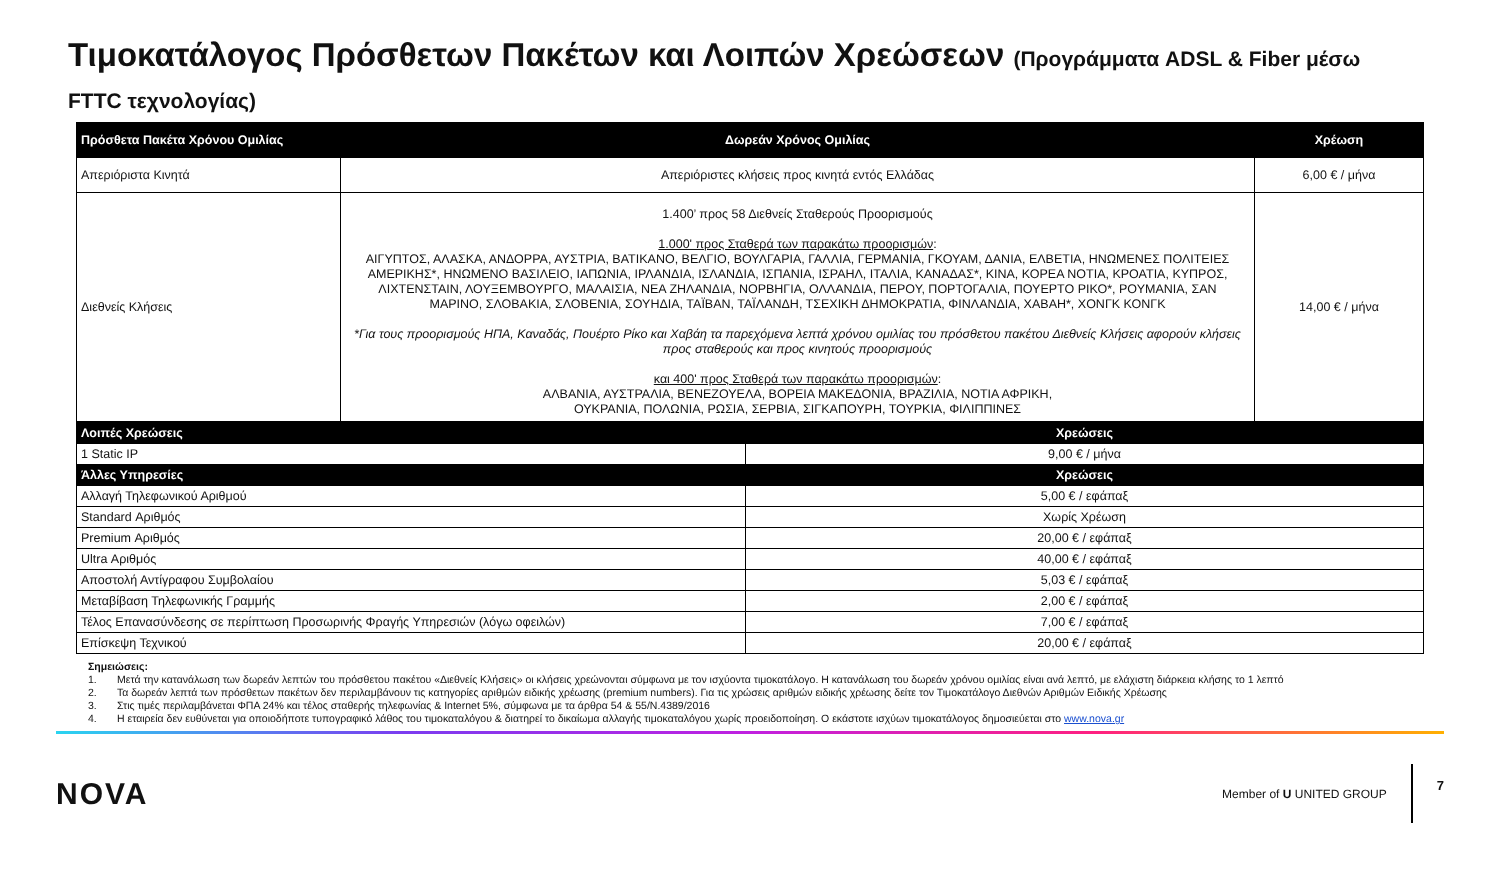Τιμοκατάλογος Πρόσθετων Πακέτων και Λοιπών Χρεώσεων (Προγράμματα ADSL & Fiber μέσω FTTC τεχνολογίας)
| Πρόσθετα Πακέτα Χρόνου Ομιλίας | Δωρεάν Χρόνος Ομιλίας | Χρέωση |
| --- | --- | --- |
| Απεριόριστα Κινητά | Απεριόριστες κλήσεις προς κινητά εντός Ελλάδας | 6,00 € / μήνα |
| Διεθνείς Κλήσεις | 1.400’ προς 58 Διεθνείς Σταθερούς Προορισμούς 1.000' προς Σταθερά των παρακάτω προορισμών : ΑΙΓΥΠΤΟΣ, ΑΛΑΣΚΑ, ΑΝΔΟΡΡΑ, ΑΥΣΤΡΙΑ, ΒΑΤΙΚΑΝΟ, ΒΕΛΓΙΟ, ΒΟΥΛΓΑΡΙΑ, ΓΑΛΛΙΑ, ΓΕΡΜΑΝΙΑ, ΓΚΟΥΑΜ, ΔΑΝΙΑ, ΕΛΒΕΤΙΑ, ΗΝΩΜΕΝΕΣ ΠΟΛΙΤΕΙΕΣ ΑΜΕΡΙΚΗΣ*, ΗΝΩΜΕΝΟ ΒΑΣΙΛΕΙΟ, ΙΑΠΩΝΙΑ, ΙΡΛΑΝΔΙΑ, ΙΣΛΑΝΔΙΑ, ΙΣΠΑΝΙΑ, ΙΣΡΑΗΛ, ΙΤΑΛΙΑ, ΚΑΝΑΔΑΣ*, ΚΙΝΑ, ΚΟΡΕΑ ΝΟΤΙΑ, ΚΡΟΑΤΙΑ, ΚΥΠΡΟΣ, ΛΙΧΤΕΝΣΤΑΙΝ, ΛΟΥΞΕΜΒΟΥΡΓΟ, ΜΑΛΑΙΣΙΑ, ΝΕΑ ΖΗΛΑΝΔΙΑ, ΝΟΡΒΗΓΙΑ, ΟΛΛΑΝΔΙΑ, ΠΕΡΟΥ, ΠΟΡΤΟΓΑΛΙΑ, ΠΟΥΕΡΤΟ ΡΙΚΟ*, ΡΟΥΜΑΝΙΑ, ΣΑΝ ΜΑΡΙΝΟ, ΣΛΟΒΑΚΙΑ, ΣΛΟΒΕΝΙΑ, ΣΟΥΗΔΙΑ, ΤΑΪΒΑΝ, ΤΑΪΛΑΝΔΗ, ΤΣΕΧΙΚΗ ΔΗΜΟΚΡΑΤΙΑ, ΦΙΝΛΑΝΔΙΑ, ΧΑΒΑΗ*, ΧΟΝΓΚ ΚΟΝΓΚ *Για τους προορισμούς ΗΠΑ, Καναδάς, Πουέρτο Ρίκο και Χαβάη τα παρεχόμενα λεπτά χρόνου ομιλίας του πρόσθετου πακέτου Διεθνείς Κλήσεις αφορούν κλήσεις προς σταθερούς και προς κινητούς προορισμούς και 400' προς Σταθερά των παρακάτω προορισμών : ΑΛΒΑΝΙΑ, ΑΥΣΤΡΑΛΙΑ, ΒΕΝΕΖΟΥΕΛΑ, ΒΟΡΕΙΑ ΜΑΚΕΔΟΝΙΑ, ΒΡΑΖΙΛΙΑ, ΝΟΤΙΑ ΑΦΡΙΚΗ, ΟΥΚΡΑΝΙΑ, ΠΟΛΩΝΙΑ, ΡΩΣΙΑ, ΣΕΡΒΙΑ, ΣΙΓΚΑΠΟΥΡΗ, ΤΟΥΡΚΙΑ, ΦΙΛΙΠΠΙΝΕΣ | 14,00 € / μήνα |
| Λοιπές Χρεώσεις | Χρεώσεις |
| --- | --- |
| 1 Static IP | 9,00 € / μήνα |
| Άλλες Υπηρεσίες | Χρεώσεις |
| Αλλαγή Τηλεφωνικού Αριθμού | 5,00 € / εφάπαξ |
| Standard Αριθμός | Χωρίς Χρέωση |
| Premium Αριθμός | 20,00 € / εφάπαξ |
| Ultra Αριθμός | 40,00 € / εφάπαξ |
| Αποστολή Αντίγραφου Συμβολαίου | 5,03 € / εφάπαξ |
| Μεταβίβαση Τηλεφωνικής Γραμμής | 2,00 € / εφάπαξ |
| Τέλος Επανασύνδεσης σε περίπτωση Προσωρινής Φραγής Υπηρεσιών (λόγω οφειλών) | 7,00 € / εφάπαξ |
| Επίσκεψη Τεχνικού | 20,00 € / εφάπαξ |
Σημειώσεις:
1. Μετά την κατανάλωση των δωρεάν λεπτών του πρόσθετου πακέτου «Διεθνείς Κλήσεις» οι κλήσεις χρεώνονται σύμφωνα με τον ισχύοντα τιμοκατάλογο. Η κατανάλωση του δωρεάν χρόνου ομιλίας είναι ανά λεπτό, με ελάχιστη διάρκεια κλήσης το 1 λεπτό
2. Τα δωρεάν λεπτά των πρόσθετων πακέτων δεν περιλαμβάνουν τις κατηγορίες αριθμών ειδικής χρέωσης (premium numbers). Για τις χρώσεις αριθμών ειδικής χρέωσης δείτε τον Τιμοκατάλογο Διεθνών Αριθμών Ειδικής Χρέωσης
3. Στις τιμές περιλαμβάνεται ΦΠΑ 24% και τέλος σταθερής τηλεφωνίας & Internet 5%, σύμφωνα με τα άρθρα 54 & 55/Ν.4389/2016
4. Η εταιρεία δεν ευθύνεται για οποιοδήποτε τυπογραφικό λάθος του τιμοκαταλόγου & διατηρεί το δικαίωμα αλλαγής τιμοκαταλόγου χωρίς προειδοποίηση. Ο εκάστοτε ισχύων τιμοκατάλογος δημοσιεύεται στο www.nova.gr
NOVA
Member of U UNITED GROUP
7